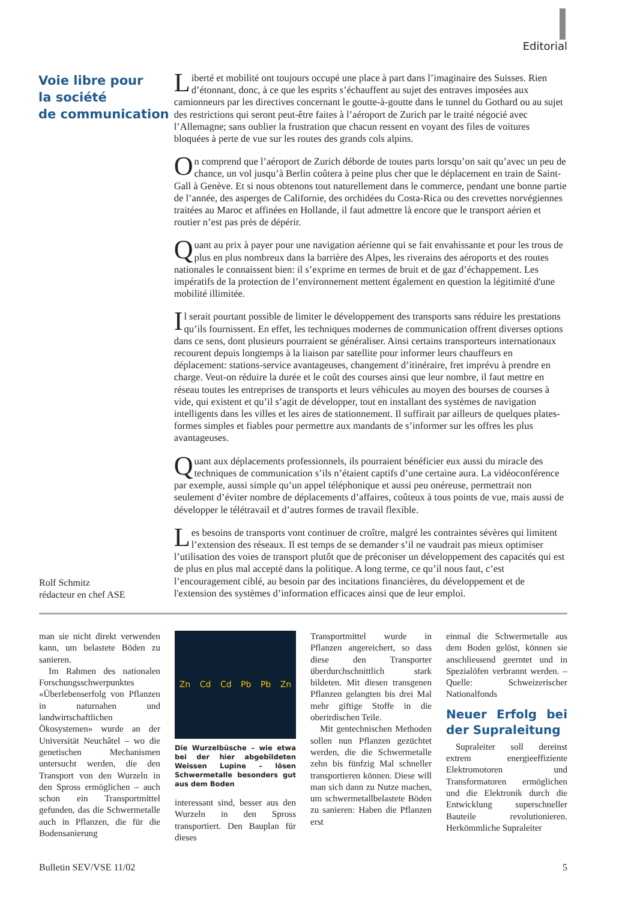Editorial
Voie libre pour
la société
de communication
Liberté et mobilité ont toujours occupé une place à part dans l’imaginaire des Suisses. Rien d’étonnant, donc, à ce que les esprits s’échauffent au sujet des entraves imposées aux camionneurs par les directives concernant le goutte-à-goutte dans le tunnel du Gothard ou au sujet des restrictions qui seront peut-être faites à l’aéroport de Zurich par le traité négocié avec l’Allemagne; sans oublier la frustration que chacun ressent en voyant des files de voitures bloquées à perte de vue sur les routes des grands cols alpins.
On comprend que l’aéroport de Zurich déborde de toutes parts lorsqu’on sait qu’avec un peu de chance, un vol jusqu’à Berlin coûtera à peine plus cher que le déplacement en train de Saint-Gall à Genève. Et si nous obtenons tout naturellement dans le commerce, pendant une bonne partie de l’année, des asperges de Californie, des orchidées du Costa-Rica ou des crevettes norvégiennes traitées au Maroc et affinées en Hollande, il faut admettre là encore que le transport aérien et routier n’est pas près de dépérir.
Quant au prix à payer pour une navigation aérienne qui se fait envahissante et pour les trous de plus en plus nombreux dans la barrière des Alpes, les riverains des aéroports et des routes nationales le connaissent bien: il s’exprime en termes de bruit et de gaz d’échappement. Les impératifs de la protection de l’environnement mettent également en question la légitimité d'une mobilité illimitée.
Il serait pourtant possible de limiter le développement des transports sans réduire les prestations qu’ils fournissent. En effet, les techniques modernes de communication offrent diverses options dans ce sens, dont plusieurs pourraient se généraliser. Ainsi certains transporteurs internationaux recourent depuis longtemps à la liaison par satellite pour informer leurs chauffeurs en déplacement: stations-service avantageuses, changement d’itinéraire, fret imprévu à prendre en charge. Veut-on réduire la durée et le coût des courses ainsi que leur nombre, il faut mettre en réseau toutes les entreprises de transports et leurs véhicules au moyen des bourses de courses à vide, qui existent et qu’il s’agit de développer, tout en installant des systèmes de navigation intelligents dans les villes et les aires de stationnement. Il suffirait par ailleurs de quelques plates-formes simples et fiables pour permettre aux mandants de s’informer sur les offres les plus avantageuses.
Quant aux déplacements professionnels, ils pourraient bénéficier eux aussi du miracle des techniques de communication s’ils n’étaient captifs d’une certaine aura. La vidéoconférence par exemple, aussi simple qu’un appel téléphonique et aussi peu onéreuse, permettrait non seulement d’éviter nombre de déplacements d’affaires, coûteux à tous points de vue, mais aussi de développer le télétravail et d’autres formes de travail flexible.
Les besoins de transports vont continuer de croître, malgré les contraintes sévères qui limitent l’extension des réseaux. Il est temps de se demander s’il ne vaudrait pas mieux optimiser l’utilisation des voies de transport plutôt que de préconiser un développement des capacités qui est de plus en plus mal accepté dans la politique. A long terme, ce qu’il nous faut, c’est l’encouragement ciblé, au besoin par des incitations financières, du développement et de l'extension des systèmes d’information efficaces ainsi que de leur emploi.
Rolf Schmitz
rédacteur en chef ASE
man sie nicht direkt verwenden kann, um belastete Böden zu sanieren.
Im Rahmen des nationalen Forschungsschwerpunktes «Überlebenserfolg von Pflanzen in naturnahen und landwirtschaftlichen Ökosystemen» wurde an der Universität Neuchâtel – wo die genetischen Mechanismen untersucht werden, die den Transport von den Wurzeln in den Spross ermöglichen – auch schon ein Transportmittel gefunden, das die Schwermetalle auch in Pflanzen, die für die Bodensanierung
Zn Cd Cd Pb Pb Zn
Die Wurzelbüsche – wie etwa bei der hier abgebildeten Weissen Lupine – lösen Schwermetalle besonders gut aus dem Boden
interessant sind, besser aus den Wurzeln in den Spross transportiert. Den Bauplan für dieses
Transportmittel wurde in Pflanzen angereichert, so dass diese den Transporter überdurchschnittlich stark bildeten. Mit diesen transgenen Pflanzen gelangten bis drei Mal mehr giftige Stoffe in die oberirdischen Teile.
Mit gentechnischen Methoden sollen nun Pflanzen gezüchtet werden, die die Schwermetalle zehn bis fünfzig Mal schneller transportieren können. Diese will man sich dann zu Nutze machen, um schwermetallbelastete Böden zu sanieren: Haben die Pflanzen erst
einmal die Schwermetalle aus dem Boden gelöst, können sie anschliessend geerntet und in Spezialöfen verbrannt werden. – Quelle: Schweizerischer Nationalfonds
Neuer Erfolg bei der Supraleitung
Supraleiter soll dereinst extrem energieeffiziente Elektromotoren und Transformatoren ermöglichen und die Elektronik durch die Entwicklung superschneller Bauteile revolutionieren. Herkömmliche Supraleiter
Bulletin SEV/VSE 11/02 5